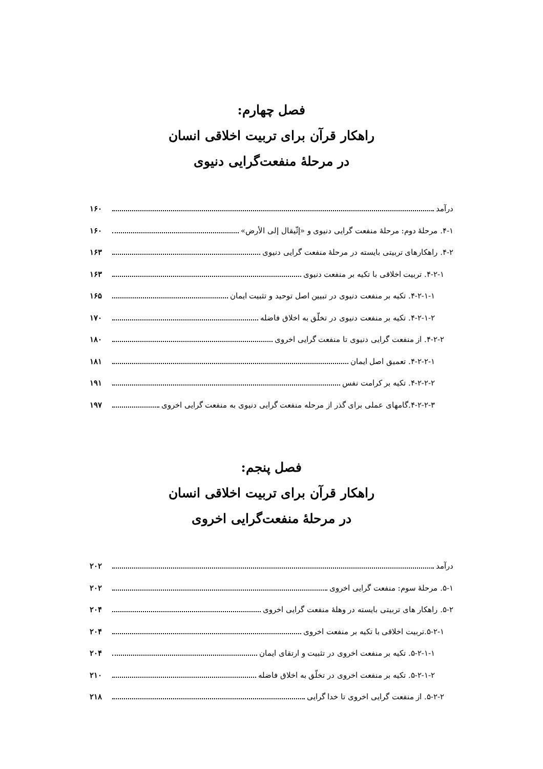فصل چهارم:
راهکار قرآن برای تربیت اخلاقی انسان
در مرحلۀ منفعت‌گرایی دنیوی
درآمد ۱۶۰
۴-۱. مرحلۀ دوم: مرحلۀ منفعت گرایی دنیوی و «إثّیقال إلی الأرض» ۱۶۰
۴-۲. راهکارهای تربیتی بایسته در مرحلۀ منفعت گرایی دنیوی ۱۶۳
۴-۲-۱. تربیت اخلاقی با تکیه بر منفعت دنیوی ۱۶۳
۴-۲-۱-۱. تکیه بر منفعت دنیوی در تبیین اصل توحید و تثبیت ایمان ۱۶۵
۴-۲-۱-۲. تکیه بر منفعت دنیوی در تخلّق به اخلاق فاضله ۱۷۰
۴-۲-۲. از منفعت گرایی دنیوی تا منفعت گرایی اخروی ۱۸۰
۴-۲-۲-۱. تعمیق اصل ایمان ۱۸۱
۴-۲-۲-۲. تکیه بر کرامت نفس ۱۹۱
۴-۲-۲-۳.گامهای عملی برای گذر از مرحله منفعت گرایی دنیوی به منفعت گرایی اخروی ۱۹۷
فصل پنجم:
راهکار قرآن برای تربیت اخلاقی انسان
در مرحلۀ منفعت‌گرایی اخروی
درآمد ۲۰۲
۵-۱. مرحلۀ سوم: منفعت گرایی اخروی ۲۰۲
۵-۲. راهکار های تربیتی بایسته در وهلۀ منفعت گرایی اخروی ۲۰۴
۵-۲-۱.تربیت اخلاقی با تکیه بر منفعت اخروی ۲۰۴
۵-۲-۱-۱. تکیه بر منفعت اخروی در تثبیت و ارتقای ایمان ۲۰۴
۵-۲-۱-۲. تکیه بر منفعت اخروی در تخلّق به اخلاق فاضله ۲۱۰
۵-۲-۲. از منفعت گرایی اخروی تا خدا گرایی ۲۱۸